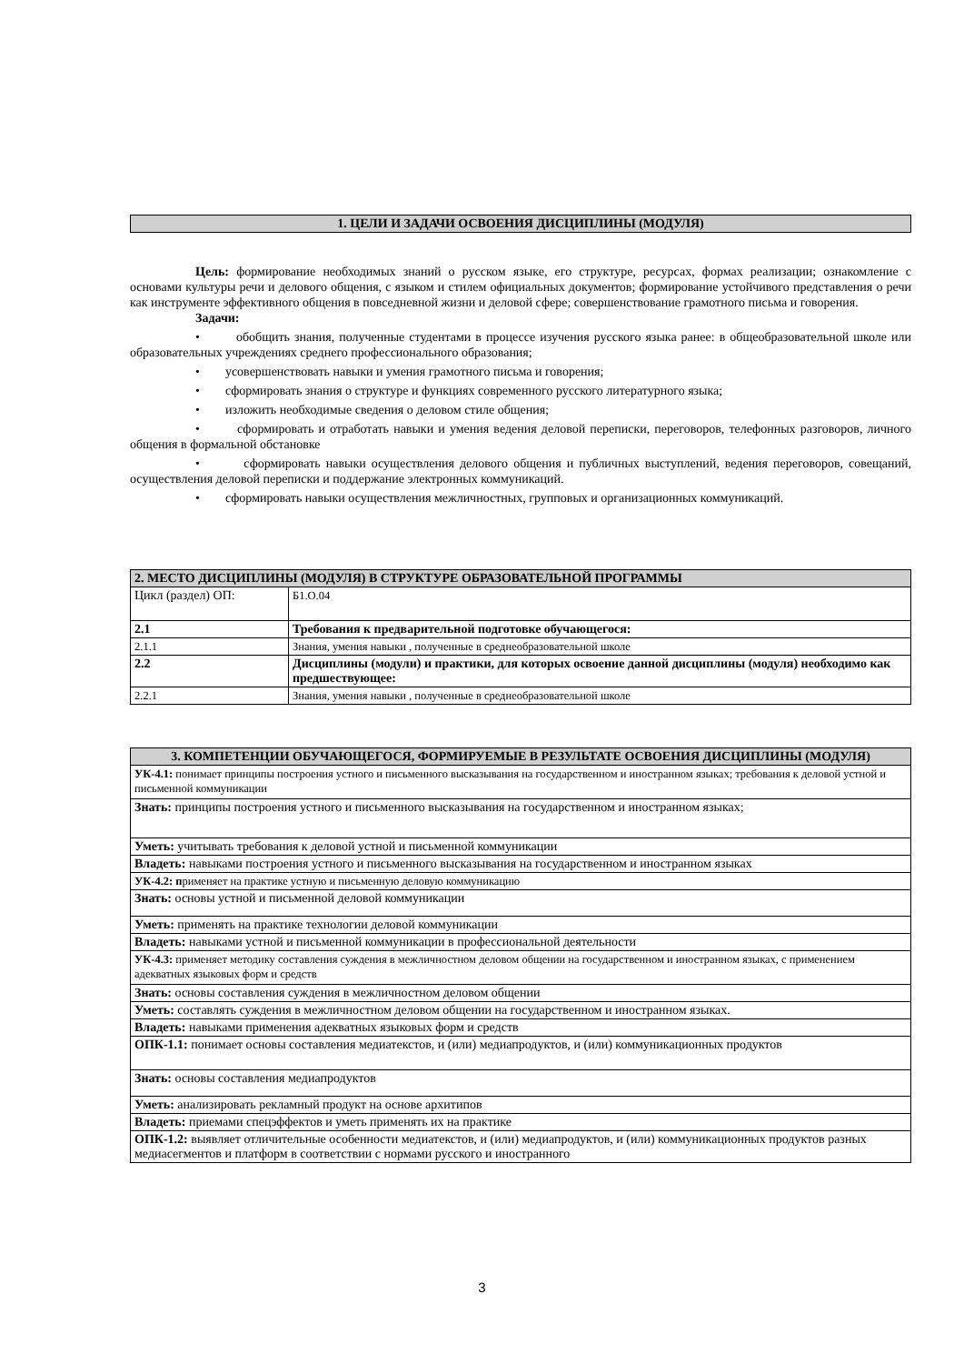1. ЦЕЛИ И ЗАДАЧИ ОСВОЕНИЯ ДИСЦИПЛИНЫ (МОДУЛЯ)
Цель: формирование необходимых знаний о русском языке, его структуре, ресурсах, формах реализации; ознакомление с основами культуры речи и делового общения, с языком и стилем официальных документов; формирование устойчивого представления о речи как инструменте эффективного общения в повседневной жизни и деловой сфере; совершенствование грамотного письма и говорения.
Задачи:
• обобщить знания, полученные студентами в процессе изучения русского языка ранее: в общеобразовательной школе или образовательных учреждениях среднего профессионального образования;
• усовершенствовать навыки и умения грамотного письма и говорения;
• сформировать знания о структуре и функциях современного русского литературного языка;
• изложить необходимые сведения о деловом стиле общения;
• сформировать и отработать навыки и умения ведения деловой переписки, переговоров, телефонных разговоров, личного общения в формальной обстановке
• сформировать навыки осуществления делового общения и публичных выступлений, ведения переговоров, совещаний, осуществления деловой переписки и поддержание электронных коммуникаций.
• сформировать навыки осуществления межличностных, групповых и организационных коммуникаций.
| 2. МЕСТО ДИСЦИПЛИНЫ (МОДУЛЯ) В СТРУКТУРЕ ОБРАЗОВАТЕЛЬНОЙ ПРОГРАММЫ | |
| Цикл (раздел) ОП: | Б1.О.04 |
| 2.1 | Требования к предварительной подготовке обучающегося: |
| 2.1.1 | Знания, умения навыки , полученные в среднеобразовательной школе |
| 2.2 | Дисциплины (модули) и практики, для которых освоение данной дисциплины (модуля) необходимо как предшествующее: |
| 2.2.1 | Знания, умения навыки , полученные в среднеобразовательной школе |
| 3. КОМПЕТЕНЦИИ ОБУЧАЮЩЕГОСЯ, ФОРМИРУЕМЫЕ В РЕЗУЛЬТАТЕ ОСВОЕНИЯ ДИСЦИПЛИНЫ (МОДУЛЯ) |
| УК-4.1: понимает принципы построения устного и письменного высказывания на государственном и иностранном языках; требования к деловой устной и письменной коммуникации |
| Знать: принципы построения устного и письменного высказывания на государственном и иностранном языках; |
| Уметь: учитывать требования к деловой устной и письменной коммуникации |
| Владеть: навыками построения устного и письменного высказывания на государственном и иностранном языках |
| УК-4.2: п рименяет на практике устную и письменную деловую коммуникацию |
| Знать: основы устной и письменной деловой коммуникации |
| Уметь: применять на практике технологии деловой коммуникации |
| Владеть: навыками устной и письменной коммуникации в профессиональной деятельности |
| УК-4.3: применяет методику составления суждения в межличностном деловом общении на государственном и иностранном языках, с применением адекватных языковых форм и средств |
| Знать: основы составления суждения в межличностном деловом общении |
| Уметь: составлять суждения в межличностном деловом общении на государственном и иностранном языках. |
| Владеть: навыками применения адекватных языковых форм и средств |
| ОПК-1.1: понимает основы составления медиатекстов, и (или) медиапродуктов, и (или) коммуникационных продуктов |
| Знать: основы составления медиапродуктов |
| Уметь: анализировать рекламный продукт на основе архитипов |
| Владеть: приемами спецэффектов и уметь применять их на практике |
| ОПК-1.2: выявляет отличительные особенности медиатекстов, и (или) медиапродуктов, и (или) коммуникационных продуктов разных медиасегментов и платформ в соответствии с нормами русского и иностранного |
3